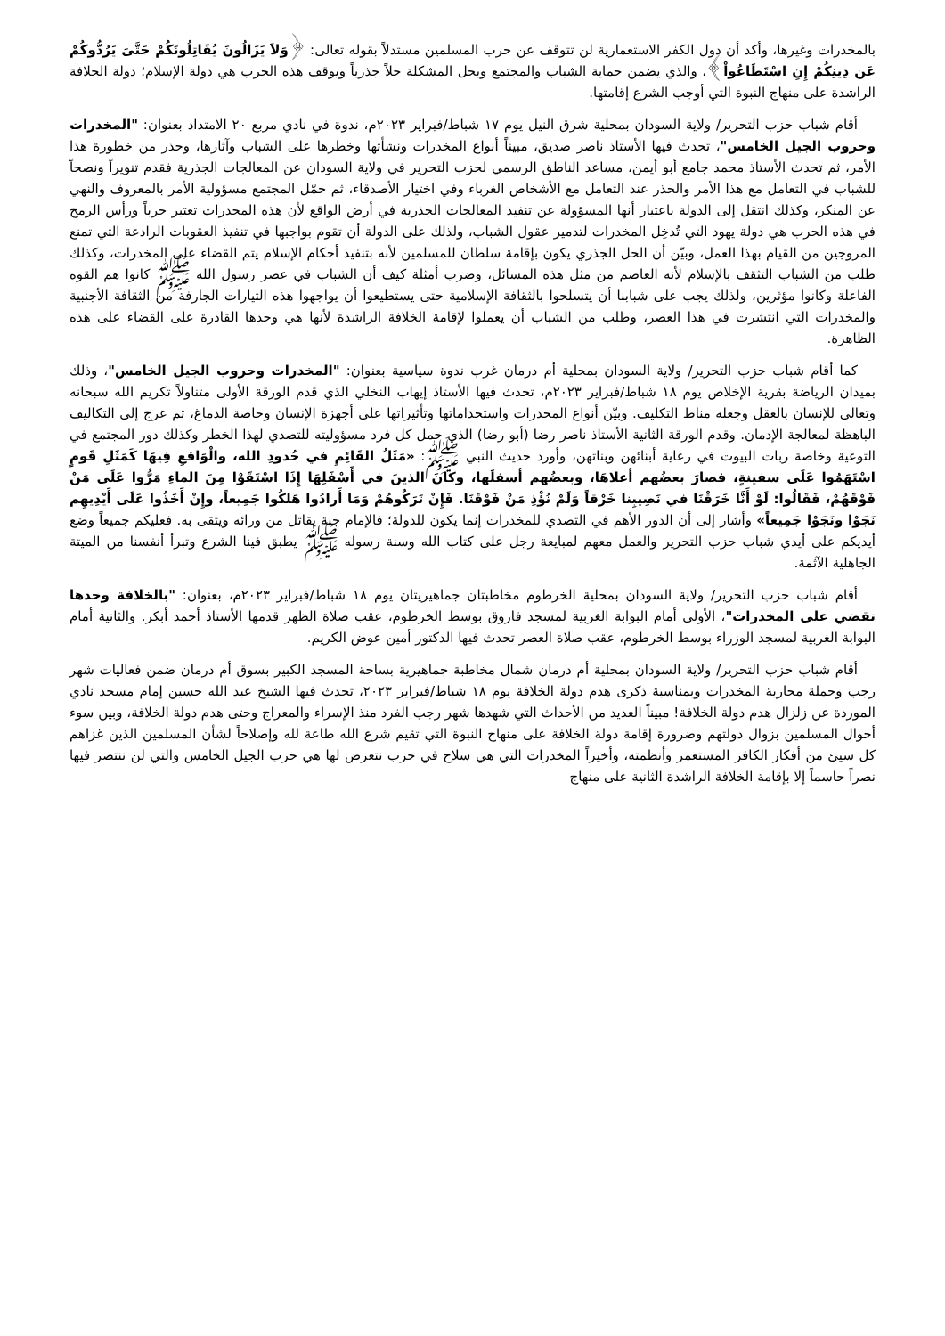بالمخدرات وغيرها، وأكد أن دول الكفر الاستعمارية لن تتوقف عن حرب المسلمين مستدلاً بقوله تعالى: ﴿وَلاَ يَزَالُونَ يُقَاتِلُونَكُمْ حَتَّىَ يَرُدُّوكُمْ عَن دِينِكُمْ إِنِ اسْتَطَاعُواْ﴾، والذي يضمن حماية الشباب والمجتمع ويحل المشكلة حلاً جذرياً ويوقف هذه الحرب هي دولة الإسلام؛ دولة الخلافة الراشدة على منهاج النبوة التي أوجب الشرع إقامتها.
أقام شباب حزب التحرير/ ولاية السودان بمحلية شرق النيل يوم ١٧ شباط/فبراير ٢٠٢٣م، ندوة في نادي مربع ٢٠ الامتداد بعنوان: "المخدرات وحروب الجيل الخامس"، تحدث فيها الأستاذ ناصر صديق، مبيناً أنواع المخدرات ونشأتها وخطرها على الشباب وآثارها، وحذر من خطورة هذا الأمر، ثم تحدث الأستاذ محمد جامع أبو أيمن، مساعد الناطق الرسمي لحزب التحرير في ولاية السودان عن المعالجات الجذرية فقدم تنويراً ونصحاً للشباب في التعامل مع هذا الأمر والحذر عند التعامل مع الأشخاص الغرباء وفي اختيار الأصدقاء، ثم حمّل المجتمع مسؤولية الأمر بالمعروف والنهي عن المنكر، وكذلك انتقل إلى الدولة باعتبار أنها المسؤولة عن تنفيذ المعالجات الجذرية في أرض الواقع لأن هذه المخدرات تعتبر حرباً ورأس الرمح في هذه الحرب هي دولة يهود التي تُدخِل المخدرات لتدمير عقول الشباب، ولذلك على الدولة أن تقوم بواجبها في تنفيذ العقوبات الرادعة التي تمنع المروجين من القيام بهذا العمل، وبيّن أن الحل الجذري يكون بإقامة سلطان للمسلمين لأنه بتنفيذ أحكام الإسلام يتم القضاء على المخدرات، وكذلك طلب من الشباب التثقف بالإسلام لأنه العاصم من مثل هذه المسائل، وضرب أمثلة كيف أن الشباب في عصر رسول الله ﷺ كانوا هم القوه الفاعلة وكانوا مؤثرين، ولذلك يجب على شبابنا أن يتسلحوا بالثقافة الإسلامية حتى يستطيعوا أن يواجهوا هذه التيارات الجارفة من الثقافة الأجنبية والمخدرات التي انتشرت في هذا العصر، وطلب من الشباب أن يعملوا لإقامة الخلافة الراشدة لأنها هي وحدها القادرة على القضاء على هذه الظاهرة.
كما أقام شباب حزب التحرير/ ولاية السودان بمحلية أم درمان غرب ندوة سياسية بعنوان: "المخدرات وحروب الجيل الخامس"، وذلك بميدان الرياضة بقرية الإخلاص يوم ١٨ شباط/فبراير ٢٠٢٣م، تحدث فيها الأستاذ إيهاب النخلي الذي قدم الورقة الأولى متناولاً تكريم الله سبحانه وتعالى للإنسان بالعقل وجعله مناط التكليف. وبيّن أنواع المخدرات واستخداماتها وتأثيراتها على أجهزة الإنسان وخاصة الدماغ، ثم عرج إلى التكاليف الباهظة لمعالجة الإدمان. وقدم الورقة الثانية الأستاذ ناصر رضا (أبو رضا) الذي حمل كل فرد مسؤوليته للتصدي لهذا الخطر وكذلك دور المجتمع في التوعية وخاصة ربات البيوت في رعاية أبنائهن وبناتهن، وأورد حديث النبي ﷺ: «مَثَلُ القَائِمِ في حُدودِ الله، والْوَاقعِ فِيهَا كَمَثَلِ قَومٍ اسْتَهَمُوا عَلَى سفينةٍ، فصارَ بعضُهم أعلاهَا، وبعضُهم أسفلَها، وكانَ الذينَ في أَسْفَلِهَا إِذَا اسْتَقَوْا مِنَ الماءِ مَرُّوا عَلَى مَنْ فَوْقَهُمْ، فَقَالُوا: لَوْ أَنَّا خَرَقْنَا في نَصِيبِنا خَرْقاً وَلَمْ نُؤْذِ مَنْ فَوْقَنَا. فَإِنْ تَرَكُوهُمْ وَمَا أَرادُوا هَلكُوا جَمِيعاً، وإِنْ أَخَذُوا عَلَى أَيْدِيهِم نَجَوْا ونَجَوْا جَمِيعاً» وأشار إلى أن الدور الأهم في التصدي للمخدرات إنما يكون للدولة؛ فالإمام جنة يقاتل من ورائه ويتقى به. فعليكم جميعاً وضع أيديكم على أيدي شباب حزب التحرير والعمل معهم لمبايعة رجل على كتاب الله وسنة رسوله ﷺ يطبق فينا الشرع وتبرأ أنفسنا من الميتة الجاهلية الآثمة.
أقام شباب حزب التحرير/ ولاية السودان بمحلية الخرطوم مخاطبتان جماهيريتان يوم ١٨ شباط/فبراير ٢٠٢٣م، بعنوان: "بالخلافة وحدها نقضي على المخدرات"، الأولى أمام البوابة الغربية لمسجد فاروق بوسط الخرطوم، عقب صلاة الظهر قدمها الأستاذ أحمد أبكر. والثانية أمام البوابة الغربية لمسجد الوزراء بوسط الخرطوم، عقب صلاة العصر تحدث فيها الدكتور أمين عوض الكريم.
أقام شباب حزب التحرير/ ولاية السودان بمحلية أم درمان شمال مخاطبة جماهيرية بساحة المسجد الكبير بسوق أم درمان ضمن فعاليات شهر رجب وحملة محاربة المخدرات وبمناسبة ذكرى هدم دولة الخلافة يوم ١٨ شباط/فبراير ٢٠٢٣، تحدث فيها الشيخ عبد الله حسين إمام مسجد نادي الموردة عن زلزال هدم دولة الخلافة! مبيناً العديد من الأحداث التي شهدها شهر رجب الفرد منذ الإسراء والمعراج وحتى هدم دولة الخلافة، وبين سوء أحوال المسلمين بزوال دولتهم وضرورة إقامة دولة الخلافة على منهاج النبوة التي تقيم شرع الله طاعة لله وإصلاحاً لشأن المسلمين الذين غزاهم كل سيئ من أفكار الكافر المستعمر وأنظمته، وأخيراً المخدرات التي هي سلاح في حرب نتعرض لها هي حرب الجيل الخامس والتي لن ننتصر فيها نصراً حاسماً إلا بإقامة الخلافة الراشدة الثانية على منهاج